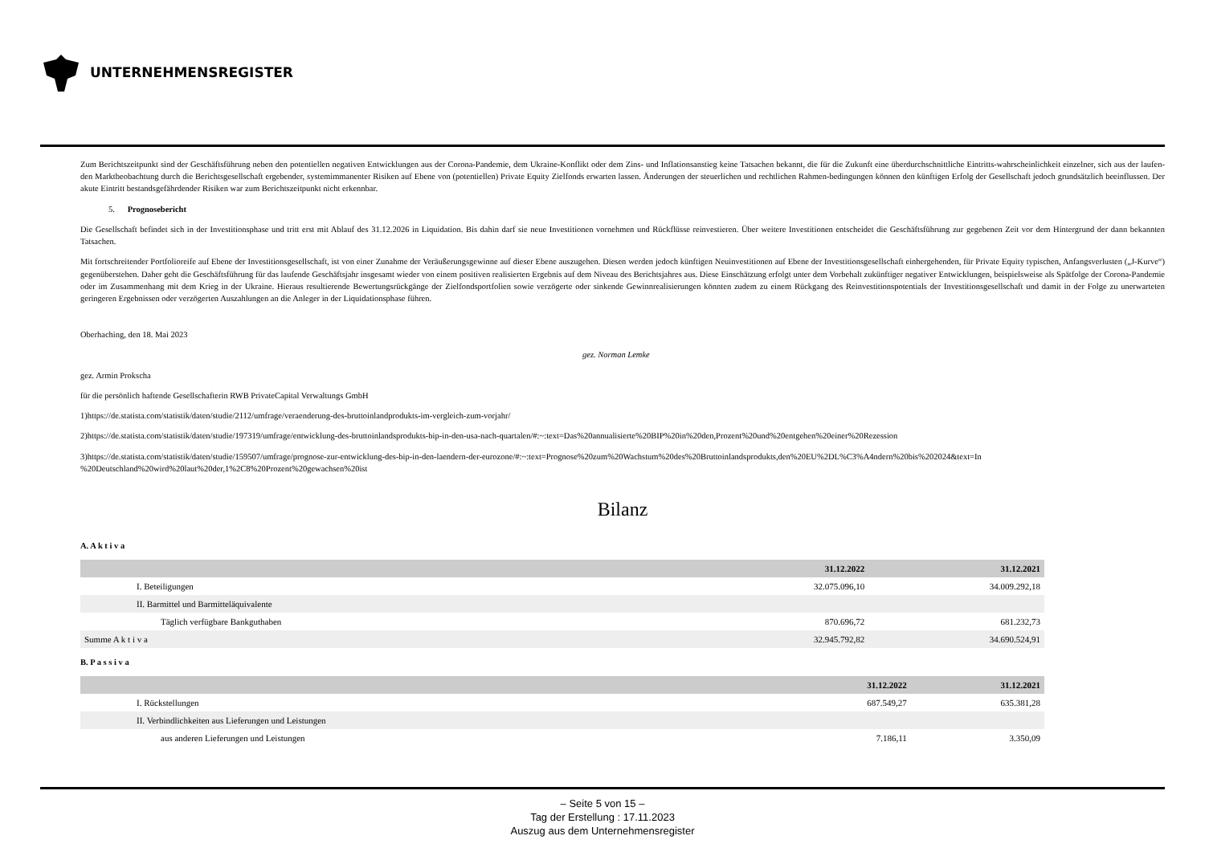UNTERNEHMENSREGISTER
Zum Berichtszeitpunkt sind der Geschäftsführung neben den potentiellen negativen Entwicklungen aus der Corona-Pandemie, dem Ukraine-Konflikt oder dem Zins- und Inflationsanstieg keine Tatsachen bekannt, die für die Zukunft eine überdurchschnittliche Eintritts-wahrscheinlichkeit einzelner, sich aus der laufen-den Marktbeobachtung durch die Berichtsgesellschaft ergebender, systemimmanenter Risiken auf Ebene von (potentiellen) Private Equity Zielfonds erwarten lassen. Änderungen der steuerlichen und rechtlichen Rahmen-bedingungen können den künftigen Erfolg der Gesellschaft jedoch grundsätzlich beeinflussen. Der akute Eintritt bestandsgefährdender Risiken war zum Berichtszeitpunkt nicht erkennbar.
5. Prognosebericht
Die Gesellschaft befindet sich in der Investitionsphase und tritt erst mit Ablauf des 31.12.2026 in Liquidation. Bis dahin darf sie neue Investitionen vornehmen und Rückflüsse reinvestieren. Über weitere Investitionen entscheidet die Geschäftsführung zur gegebenen Zeit vor dem Hintergrund der dann bekannten Tatsachen.
Mit fortschreitender Portfolioreife auf Ebene der Investitionsgesellschaft, ist von einer Zunahme der Veräußerungsgewinne auf dieser Ebene auszugehen. Diesen werden jedoch künftigen Neuinvestitionen auf Ebene der Investitionsgesellschaft einhergehenden, für Private Equity typischen, Anfangsverlusten („J-Kurve“) gegenüberstehen. Daher geht die Geschäftsführung für das laufende Geschäftsjahr insgesamt wieder von einem positiven realisierten Ergebnis auf dem Niveau des Berichtsjahres aus. Diese Einschätzung erfolgt unter dem Vorbehalt zukünftiger negativer Entwicklungen, beispielsweise als Spätfolge der Corona-Pandemie oder im Zusammenhang mit dem Krieg in der Ukraine. Hieraus resultierende Bewertungsrückgänge der Zielfondsportfolien sowie verzögerte oder sinkende Gewinnrealisierungen könnten zudem zu einem Rückgang des Reinvestitionspotentials der Investitionsgesellschaft und damit in der Folge zu unerwarteten geringeren Ergebnissen oder verzögerten Auszahlungen an die Anleger in der Liquidationsphase führen.
Oberhaching, den 18. Mai 2023
gez. Norman Lemke
gez. Armin Prokscha
für die persönlich haftende Gesellschafterin RWB PrivateCapital Verwaltungs GmbH
1)https://de.statista.com/statistik/daten/studie/2112/umfrage/veraenderung-des-bruttoinlandprodukts-im-vergleich-zum-vorjahr/
2)https://de.statista.com/statistik/daten/studie/197319/umfrage/entwicklung-des-bruttoinlandsprodukts-bip-in-den-usa-nach-quartalen/#:~:text=Das%20annualisierte%20BIP%20in%20den,Prozent%20und%20entgehen%20einer%20Rezession
3)https://de.statista.com/statistik/daten/studie/159507/umfrage/prognose-zur-entwicklung-des-bip-in-den-laendern-der-eurozone/#:~:text=Prognose%20zum%20Wachstum%20des%20Bruttoinlandsprodukts,den%20EU%2DL%C3%A4ndern%20bis%202024&text=In %20Deutschland%20wird%20laut%20der,1%2C8%20Prozent%20gewachsen%20ist
Bilanz
A. A k t i v a
| | 31.12.2022 | 31.12.2021 |
| --- | --- | --- |
| I. Beteiligungen | 32.075.096,10 | 34.009.292,18 |
| II. Barmittel und Barmitteläquivalente | | |
| Täglich verfügbare Bankguthaben | 870.696,72 | 681.232,73 |
| Summe A k t i v a | 32.945.792,82 | 34.690.524,91 |
B. P a s s i v a
| | 31.12.2022 | 31.12.2021 |
| --- | --- | --- |
| I. Rückstellungen | 687.549,27 | 635.381,28 |
| II. Verbindlichkeiten aus Lieferungen und Leistungen | | |
| aus anderen Lieferungen und Leistungen | 7.186,11 | 3.350,09 |
– Seite 5 von 15 –
Tag der Erstellung : 17.11.2023
Auszug aus dem Unternehmensregister